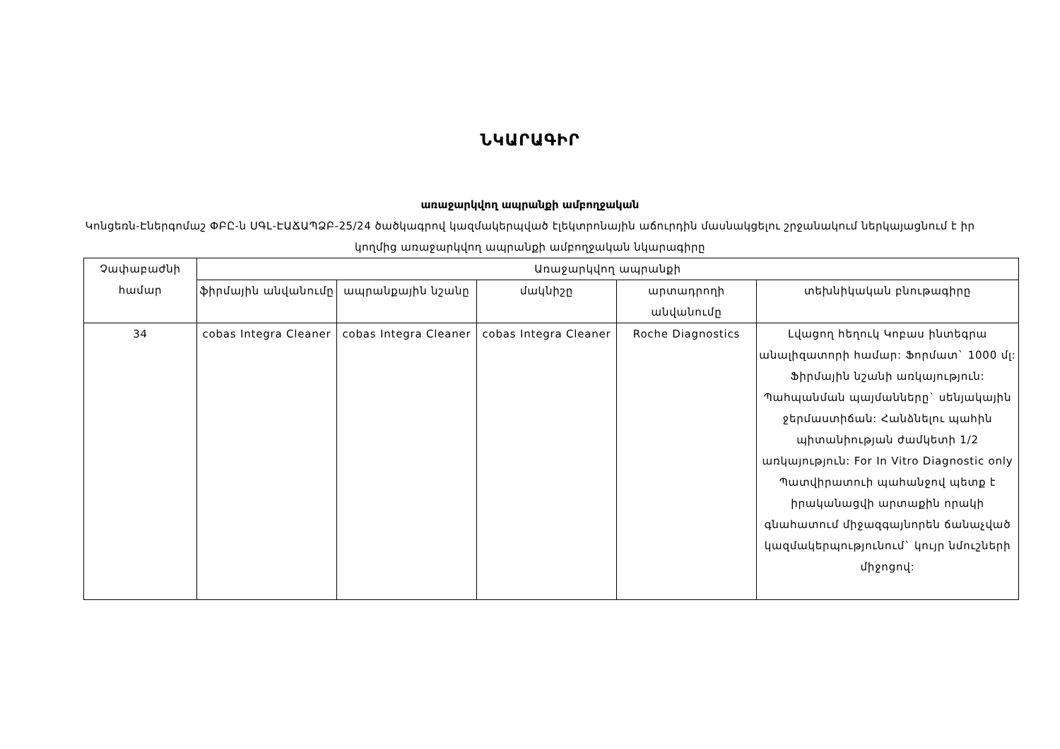ՆԿԱՐԱԳԻՐ
առաջարկվող ապրանքի ամբողջական
Կոնցեռն-Էներգոմաշ ՓԲԸ-ն ՍԳԼ-ԷԱՃԱՊՁԲ-25/24 ծածկագրով կազմակերպված էլեկտրոնային աճուրդին մասնակցելու շրջանակում ներկայացնում է իր կողմից առաջարկվող ապրանքի ամբողջական նկարագիրը
| Չափաբաժնի համար | Առաջարկվող ապրանքի | | | | |
| --- | --- | --- | --- | --- | --- |
| | ֆիրմային անվանումը | ապրանքային նշանը | մակնիշը | արտադրողի անվանումը | տեխնիկական բնութագիրը |
| 34 | cobas Integra Cleaner | cobas Integra Cleaner | cobas Integra Cleaner | Roche Diagnostics | Լվացող հեղուկ Կոբաս ինտեգրա անալիզատորի համար: Ֆորմատ` 1000 մլ: Ֆիրմային նշանի առկայություն: Պահպանման պայմանները` սենյակային ջերմաստիճան: Հանձնելու պահին պիտանիության ժամկետի 1/2 առկայություն: For In Vitro Diagnostic only Պատվիրատուի պահանջով պետք է իրականացվի արտաքին որակի գնահատում միջազգայնորեն ճանաչված կազմակերպությունում` կույր նմուշների միջոցով: |